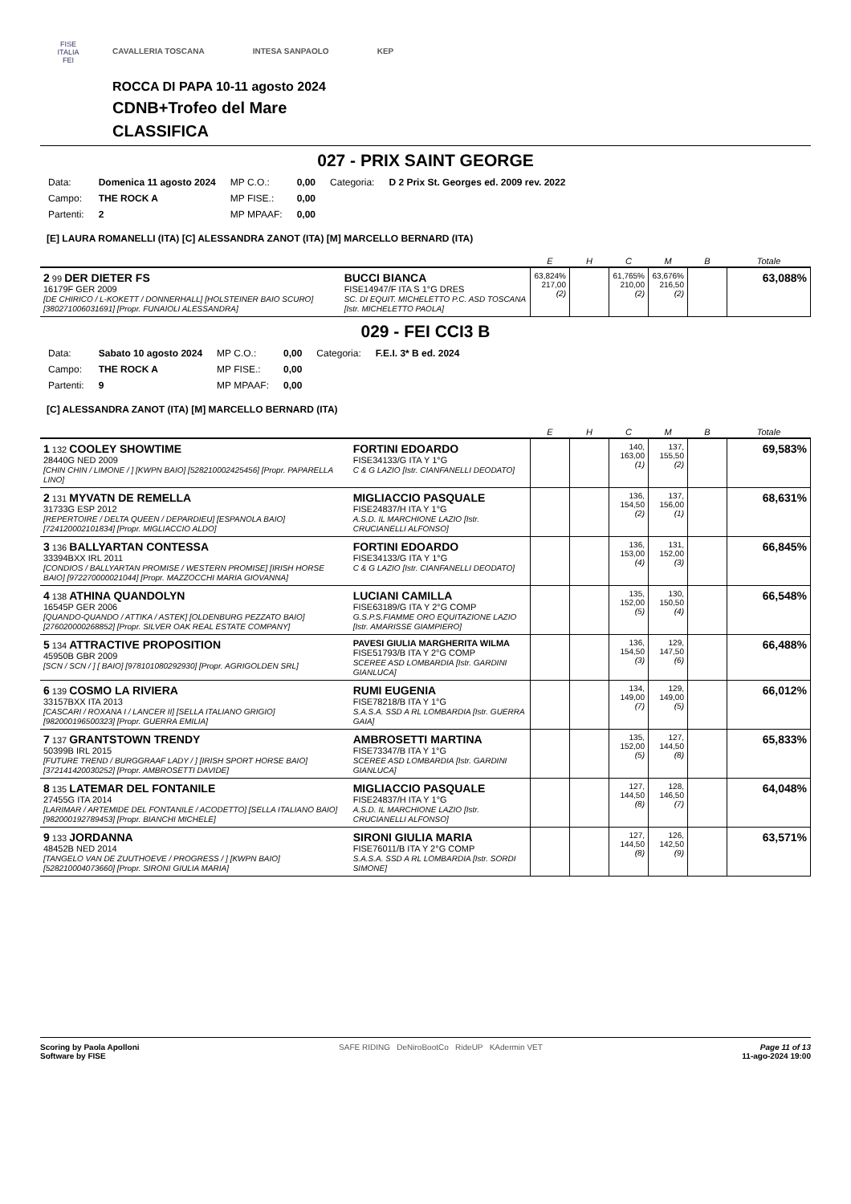FISE
ITALIA
FEI
CAVALLERIA TOSCANA INTESA SANPAOLO KEP
ROCCA DI PAPA 10-11 agosto 2024
CDNB+Trofeo del Mare
CLASSIFICA
027 - PRIX SAINT GEORGE
| Data: | Domenica 11 agosto 2024 | MP C.O.: | 0,00 | Categoria: | D 2 Prix St. Georges ed. 2009 rev. 2022 |
| Campo: | THE ROCK A | MP FISE.: | 0,00 | | |
| Partenti: | 2 | MP MPAAF: | 0,00 | | |
[E] LAURA ROMANELLI (ITA) [C] ALESSANDRA ZANOT (ITA) [M] MARCELLO BERNARD (ITA)
| | | E | H | C | M | B | Totale |
| --- | --- | --- | --- | --- | --- | --- | --- |
| 2 99 DER DIETER FS 16179F GER 2009 [DE CHIRICO / L-KOKETT / DONNERHALL] [HOLSTEINER BAIO SCURO] [380271006031691] [Propr. FUNAIOLI ALESSANDRA] | BUCCI BIANCA FISE14947/F ITA S 1°G DRES SC. DI EQUIT. MICHELETTO P.C. ASD TOSCANA [Istr. MICHELETTO PAOLA] | 63,824% 217,00 (2) | | 61,765% 210,00 (2) | 63,676% 216,50 (2) | | 63,088% |
029 - FEI CCI3 B
| Data: | Sabato 10 agosto 2024 | MP C.O.: | 0,00 | Categoria: | F.E.I. 3* B ed. 2024 |
| Campo: | THE ROCK A | MP FISE.: | 0,00 | | |
| Partenti: | 9 | MP MPAAF: | 0,00 | | |
[C] ALESSANDRA ZANOT (ITA) [M] MARCELLO BERNARD (ITA)
| | | E | H | C | M | B | Totale |
| --- | --- | --- | --- | --- | --- | --- | --- |
| 1 132 COOLEY SHOWTIME 28440G NED 2009 [CHIN CHIN / LIMONE / ] [KWPN BAIO] [528210002425456] [Propr. PAPARELLA LINO] | FORTINI EDOARDO FISE34133/G ITA Y 1°G C & G LAZIO [Istr. CIANFANELLI DEODATO] | | | 140, 163,00 (1) | 137, 155,50 (2) | | 69,583% |
| 2 131 MYVATN DE REMELLA 31733G ESP 2012 [REPERTOIRE / DELTA QUEEN / DEPARDIEU] [ESPANOLA BAIO] [724120002101834] [Propr. MIGLIACCIO ALDO] | MIGLIACCIO PASQUALE FISE24837/H ITA Y 1°G A.S.D. IL MARCHIONE LAZIO [Istr. CRUCIANELLI ALFONSO] | | | 136, 154,50 (2) | 137, 156,00 (1) | | 68,631% |
| 3 136 BALLYARTAN CONTESSA 33394BXX IRL 2011 [CONDIOS / BALLYARTAN PROMISE / WESTERN PROMISE] [IRISH HORSE BAIO] [972270000021044] [Propr. MAZZOCCHI MARIA GIOVANNA] | FORTINI EDOARDO FISE34133/G ITA Y 1°G C & G LAZIO [Istr. CIANFANELLI DEODATO] | | | 136, 153,00 (4) | 131, 152,00 (3) | | 66,845% |
| 4 138 ATHINA QUANDOLYN 16545P GER 2006 [QUANDO-QUANDO / ATTIKA / ASTEK] [OLDENBURG PEZZATO BAIO] [276020000268852] [Propr. SILVER OAK REAL ESTATE COMPANY] | LUCIANI CAMILLA FISE63189/G ITA Y 2°G COMP G.S.P.S.FIAMME ORO EQUITAZIONE LAZIO [Istr. AMARISSE GIAMPIERO] | | | 135, 152,00 (5) | 130, 150,50 (4) | | 66,548% |
| 5 134 ATTRACTIVE PROPOSITION 45950B GBR 2009 [SCN / SCN / ] [ BAIO] [978101080292930] [Propr. AGRIGOLDEN SRL] | PAVESI GIULIA MARGHERITA WILMA FISE51793/B ITA Y 2°G COMP SCEREE ASD LOMBARDIA [Istr. GARDINI GIANLUCA] | | | 136, 154,50 (3) | 129, 147,50 (6) | | 66,488% |
| 6 139 COSMO LA RIVIERA 33157BXX ITA 2013 [CASCARI / ROXANA I / LANCER II] [SELLA ITALIANO GRIGIO] [982000196500323] [Propr. GUERRA EMILIA] | RUMI EUGENIA FISE78218/B ITA Y 1°G S.A.S.A. SSD A RL LOMBARDIA [Istr. GUERRA GAIA] | | | 134, 149,00 (7) | 129, 149,00 (5) | | 66,012% |
| 7 137 GRANTSTOWN TRENDY 50399B IRL 2015 [FUTURE TREND / BURGGRAAF LADY / ] [IRISH SPORT HORSE BAIO] [372141420030252] [Propr. AMBROSETTI DAVIDE] | AMBROSETTI MARTINA FISE73347/B ITA Y 1°G SCEREE ASD LOMBARDIA [Istr. GARDINI GIANLUCA] | | | 135, 152,00 (5) | 127, 144,50 (8) | | 65,833% |
| 8 135 LATEMAR DEL FONTANILE 27455G ITA 2014 [LARIMAR / ARTEMIDE DEL FONTANILE / ACODETTO] [SELLA ITALIANO BAIO] [982000192789453] [Propr. BIANCHI MICHELE] | MIGLIACCIO PASQUALE FISE24837/H ITA Y 1°G A.S.D. IL MARCHIONE LAZIO [Istr. CRUCIANELLI ALFONSO] | | | 127, 144,50 (8) | 128, 146,50 (7) | | 64,048% |
| 9 133 JORDANNA 48452B NED 2014 [TANGELO VAN DE ZUUTHOEVE / PROGRESS / ] [KWPN BAIO] [528210004073660] [Propr. SIRONI GIULIA MARIA] | SIRONI GIULIA MARIA FISE76011/B ITA Y 2°G COMP S.A.S.A. SSD A RL LOMBARDIA [Istr. SORDI SIMONE] | | | 127, 144,50 (8) | 126, 142,50 (9) | | 63,571% |
Scoring by Paola Apolloni
Software by FISE
SAFE RIDING DeNiroBootCo RideUP KAdermin VET
Page 11 of 13
11-ago-2024 19:00